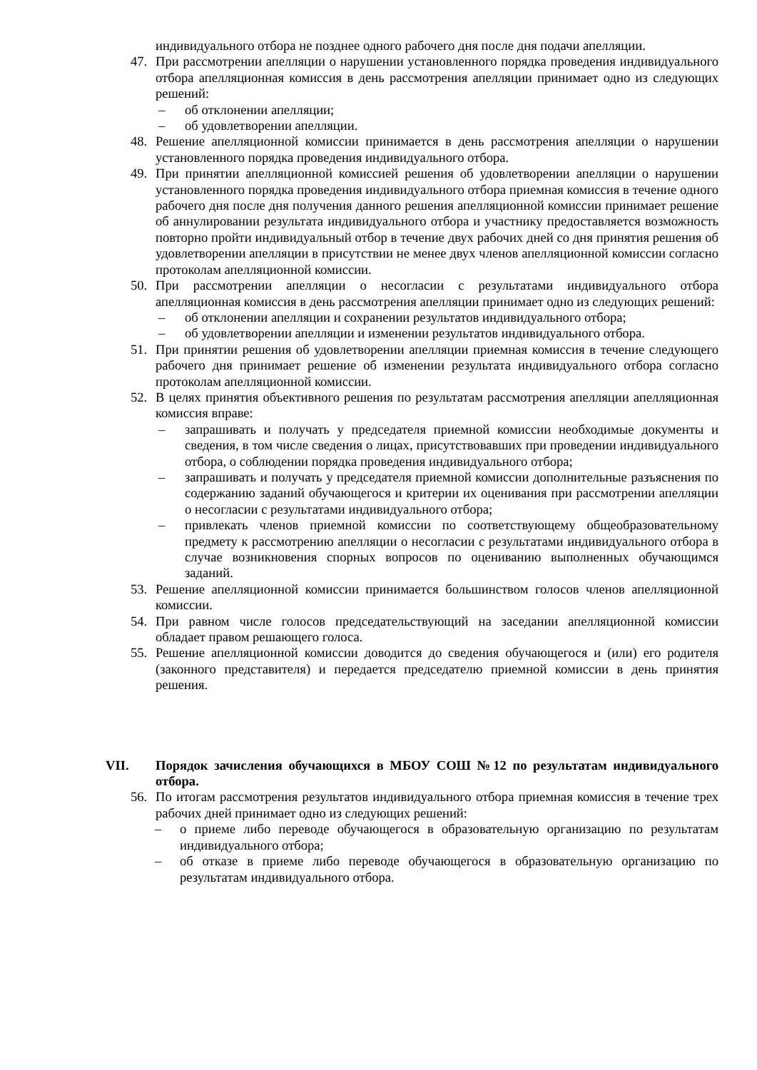индивидуального отбора не позднее одного рабочего дня после дня подачи апелляции.
47. При рассмотрении апелляции о нарушении установленного порядка проведения индивидуального отбора апелляционная комиссия в день рассмотрения апелляции принимает одно из следующих решений:
– об отклонении апелляции;
– об удовлетворении апелляции.
48. Решение апелляционной комиссии принимается в день рассмотрения апелляции о нарушении установленного порядка проведения индивидуального отбора.
49. При принятии апелляционной комиссией решения об удовлетворении апелляции о нарушении установленного порядка проведения индивидуального отбора приемная комиссия в течение одного рабочего дня после дня получения данного решения апелляционной комиссии принимает решение об аннулировании результата индивидуального отбора и участнику предоставляется возможность повторно пройти индивидуальный отбор в течение двух рабочих дней со дня принятия решения об удовлетворении апелляции в присутствии не менее двух членов апелляционной комиссии согласно протоколам апелляционной комиссии.
50. При рассмотрении апелляции о несогласии с результатами индивидуального отбора апелляционная комиссия в день рассмотрения апелляции принимает одно из следующих решений:
– об отклонении апелляции и сохранении результатов индивидуального отбора;
– об удовлетворении апелляции и изменении результатов индивидуального отбора.
51. При принятии решения об удовлетворении апелляции приемная комиссия в течение следующего рабочего дня принимает решение об изменении результата индивидуального отбора согласно протоколам апелляционной комиссии.
52. В целях принятия объективного решения по результатам рассмотрения апелляции апелляционная комиссия вправе:
– запрашивать и получать у председателя приемной комиссии необходимые документы и сведения, в том числе сведения о лицах, присутствовавших при проведении индивидуального отбора, о соблюдении порядка проведения индивидуального отбора;
– запрашивать и получать у председателя приемной комиссии дополнительные разъяснения по содержанию заданий обучающегося и критерии их оценивания при рассмотрении апелляции о несогласии с результатами индивидуального отбора;
– привлекать членов приемной комиссии по соответствующему общеобразовательному предмету к рассмотрению апелляции о несогласии с результатами индивидуального отбора в случае возникновения спорных вопросов по оцениванию выполненных обучающимся заданий.
53. Решение апелляционной комиссии принимается большинством голосов членов апелляционной комиссии.
54. При равном числе голосов председательствующий на заседании апелляционной комиссии обладает правом решающего голоса.
55. Решение апелляционной комиссии доводится до сведения обучающегося и (или) его родителя (законного представителя) и передается председателю приемной комиссии в день принятия решения.
VII. Порядок зачисления обучающихся в МБОУ СОШ №12 по результатам индивидуального отбора.
56. По итогам рассмотрения результатов индивидуального отбора приемная комиссия в течение трех рабочих дней принимает одно из следующих решений:
– о приеме либо переводе обучающегося в образовательную организацию по результатам индивидуального отбора;
– об отказе в приеме либо переводе обучающегося в образовательную организацию по результатам индивидуального отбора.